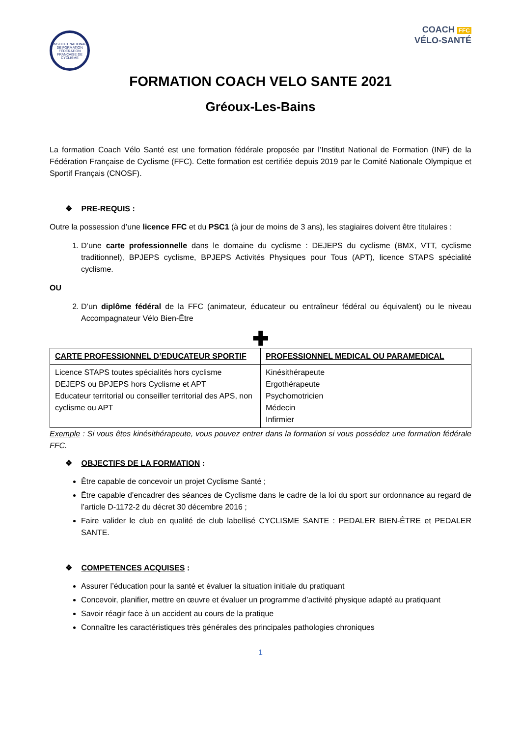INSTITUT NATIONAL DE FORMATION
FÉDÉRATION FRANÇAISE DE CYCLISME
COACH FFC
VÉLO-SANTÉ
FORMATION COACH VELO SANTE 2021
Gréoux-Les-Bains
La formation Coach Vélo Santé est une formation fédérale proposée par l’Institut National de Formation (INF) de la Fédération Française de Cyclisme (FFC). Cette formation est certifiée depuis 2019 par le Comité Nationale Olympique et Sportif Français (CNOSF).
❖ PRE-REQUIS :
Outre la possession d’une licence FFC et du PSC1 (à jour de moins de 3 ans), les stagiaires doivent être titulaires :
1. D’une carte professionnelle dans le domaine du cyclisme : DEJEPS du cyclisme (BMX, VTT, cyclisme traditionnel), BPJEPS cyclisme, BPJEPS Activités Physiques pour Tous (APT), licence STAPS spécialité cyclisme.
OU
2. D’un diplôme fédéral de la FFC (animateur, éducateur ou entraîneur fédéral ou équivalent) ou le niveau Accompagnateur Vélo Bien-Être
✚
| CARTE PROFESSIONNEL D’EDUCATEUR SPORTIF | PROFESSIONNEL MEDICAL OU PARAMEDICAL |
| --- | --- |
| Licence STAPS toutes spécialités hors cyclisme DEJEPS ou BPJEPS hors Cyclisme et APT Educateur territorial ou conseiller territorial des APS, non cyclisme ou APT | Kinésithérapeute Ergothérapeute Psychomotricien Médecin Infirmier |
Exemple : Si vous êtes kinésithérapeute, vous pouvez entrer dans la formation si vous possédez une formation fédérale FFC.
❖ OBJECTIFS DE LA FORMATION :
Être capable de concevoir un projet Cyclisme Santé ;
Être capable d’encadrer des séances de Cyclisme dans le cadre de la loi du sport sur ordonnance au regard de l’article D-1172-2 du décret 30 décembre 2016 ;
Faire valider le club en qualité de club labellisé CYCLISME SANTE : PEDALER BIEN-ÊTRE et PEDALER SANTE.
❖ COMPETENCES ACQUISES :
Assurer l’éducation pour la santé et évaluer la situation initiale du pratiquant
Concevoir, planifier, mettre en œuvre et évaluer un programme d’activité physique adapté au pratiquant
Savoir réagir face à un accident au cours de la pratique
Connaître les caractéristiques très générales des principales pathologies chroniques
1